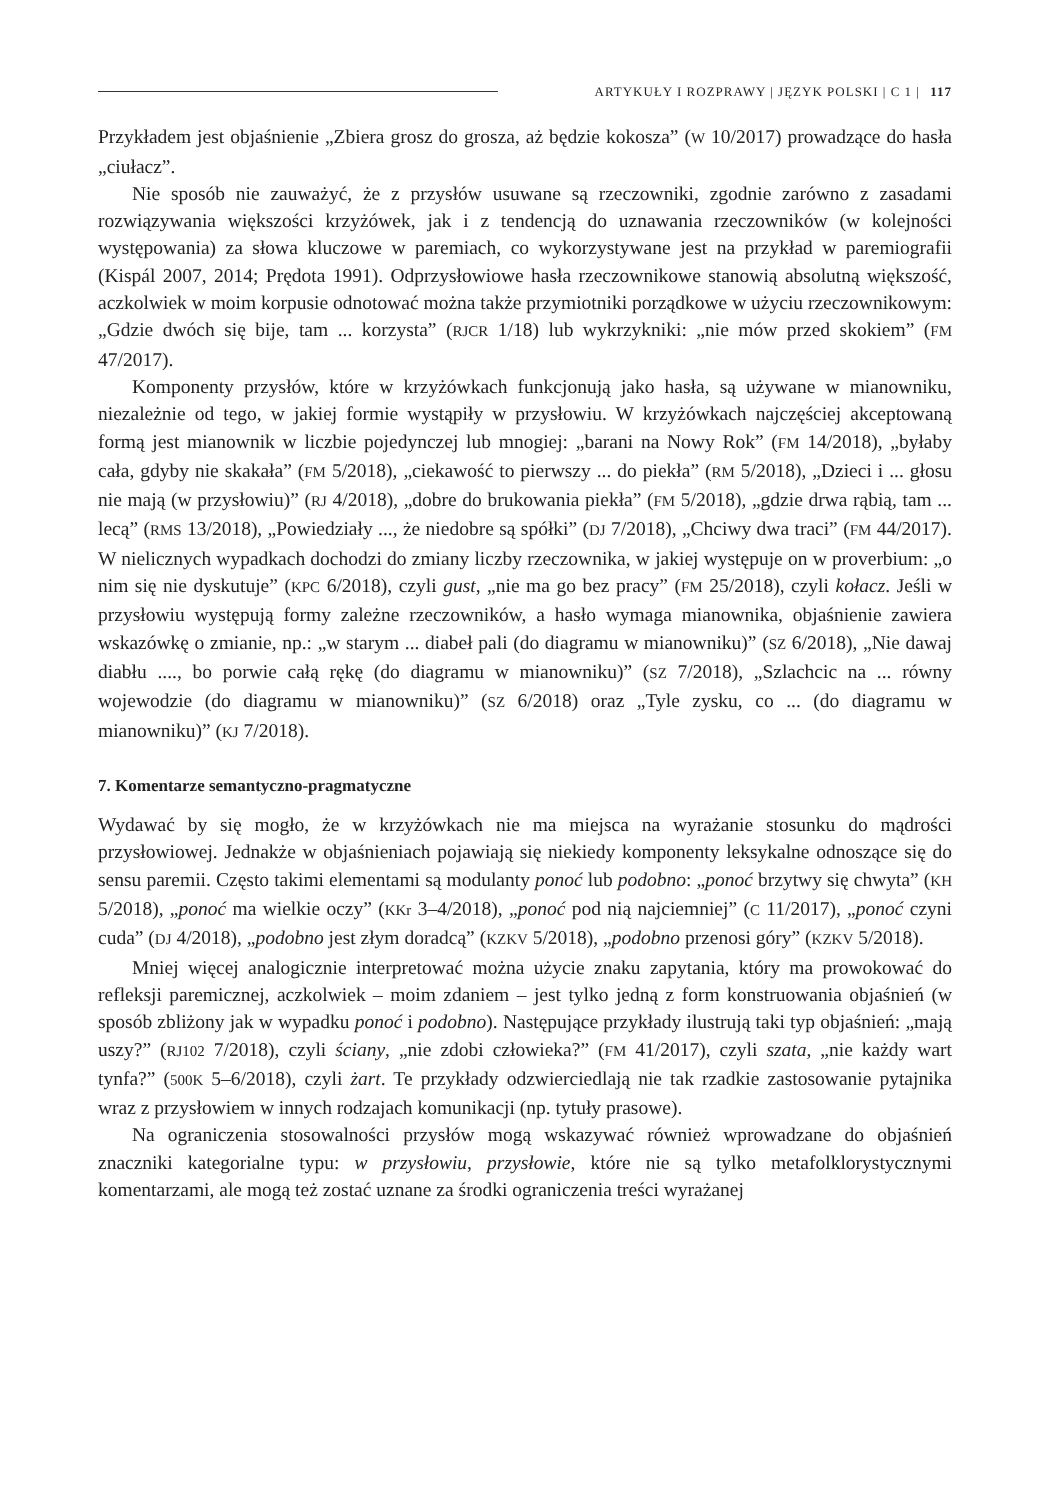ARTYKUŁY I ROZPRAWY | JĘZYK POLSKI | C 1 | 117
Przykładem jest objaśnienie „Zbiera grosz do grosza, aż będzie kokosza” (W 10/2017) prowadzące do hasła „ciułacz”.
Nie sposób nie zauważyć, że z przysłów usuwane są rzeczowniki, zgodnie zarówno z zasadami rozwiązywania większości krzyżówek, jak i z tendencją do uznawania rzeczowników (w kolejności występowania) za słowa kluczowe w paremiach, co wykorzystywane jest na przykład w paremiografii (Kispál 2007, 2014; Prędota 1991). Odprzysłowiowe hasła rzeczownikowe stanowią absolutną większość, aczkolwiek w moim korpusie odnotować można także przymiotniki porządkowe w użyciu rzeczownikowym: „Gdzie dwóch się bije, tam ... korzysta” (RJCR 1/18) lub wykrzykniki: „nie mów przed skokiem” (FM 47/2017).
Komponenty przysłów, które w krzyżówkach funkcjonują jako hasła, są używane w mianowniku, niezależnie od tego, w jakiej formie wystąpiły w przysłowiu. W krzyżówkach najczęściej akceptowaną formą jest mianownik w liczbie pojedynczej lub mnogiej: „barani na Nowy Rok” (FM 14/2018), „byłaby cała, gdyby nie skakała” (FM 5/2018), „ciekawość to pierwszy ... do piekła” (RM 5/2018), „Dzieci i ... głosu nie mają (w przysłowiu)” (RJ 4/2018), „dobre do brukowania piekła” (FM 5/2018), „gdzie drwa rąbią, tam ... lecą” (RMS 13/2018), „Powiedziały ..., że niedobre są spółki” (DJ 7/2018), „Chciwy dwa traci” (FM 44/2017). W nielicznych wypadkach dochodzi do zmiany liczby rzeczownika, w jakiej występuje on w proverbium: „o nim się nie dyskutuje” (KPC 6/2018), czyli gust, „nie ma go bez pracy” (FM 25/2018), czyli kołacz. Jeśli w przysłowiu występują formy zależne rzeczowników, a hasło wymaga mianownika, objaśnienie zawiera wskazówkę o zmianie, np.: „w starym ... diabeł pali (do diagramu w mianowniku)” (SZ 6/2018), „Nie dawaj diabłu ...., bo porwie całą rękę (do diagramu w mianowniku)” (SZ 7/2018), „Szlachcic na ... równy wojewodzie (do diagramu w mianowniku)” (SZ 6/2018) oraz „Tyle zysku, co ... (do diagramu w mianowniku)” (KJ 7/2018).
7. Komentarze semantyczno-pragmatyczne
Wydawać by się mogło, że w krzyżówkach nie ma miejsca na wyrażanie stosunku do mądrości przysłowiowej. Jednakże w objaśnieniach pojawiają się niekiedy komponenty leksykalne odnoszące się do sensu paremii. Często takimi elementami są modulanty ponoć lub podobno: „ponoć brzytwy się chwyta” (KH 5/2018), „ponoć ma wielkie oczy” (KKr 3–4/2018), „ponoć pod nią najciemniej” (C 11/2017), „ponoć czyni cuda” (DJ 4/2018), „podobno jest złym doradcą” (KZKV 5/2018), „podobno przenosi góry” (KZKV 5/2018).
Mniej więcej analogicznie interpretować można użycie znaku zapytania, który ma prowokować do refleksji paremicznej, aczkolwiek – moim zdaniem – jest tylko jedną z form konstruowania objaśnień (w sposób zbliżony jak w wypadku ponoć i podobno). Następujące przykłady ilustrują taki typ objaśnień: „mają uszy?” (RJ102 7/2018), czyli ściany, „nie zdobi człowieka?” (FM 41/2017), czyli szata, „nie każdy wart tynfa?” (500K 5–6/2018), czyli żart. Te przykłady odzwierciedlają nie tak rzadkie zastosowanie pytajnika wraz z przysłowiem w innych rodzajach komunikacji (np. tytuły prasowe).
Na ograniczenia stosowalności przysłów mogą wskazywać również wprowadzane do objaśnień znaczniki kategorialne typu: w przysłowiu, przysłowie, które nie są tylko metafolklorystycznymi komentarzami, ale mogą też zostać uznane za środki ograniczenia treści wyrażanej